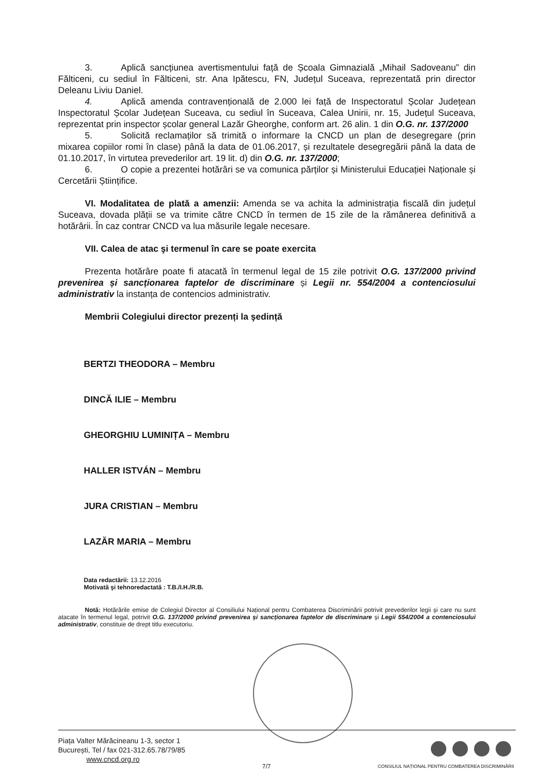3. Aplică sancțiunea avertismentului față de Școala Gimnazială „Mihail Sadoveanu” din Fălticeni, cu sediul în Fălticeni, str. Ana Ipătescu, FN, Județul Suceava, reprezentată prin director Deleanu Liviu Daniel.
4. Aplică amenda contravențională de 2.000 lei față de Inspectoratul Școlar Județean Inspectoratul Școlar Județean Suceava, cu sediul în Suceava, Calea Unirii, nr. 15, Județul Suceava, reprezentat prin inspector școlar general Lazăr Gheorghe, conform art. 26 alin. 1 din O.G. nr. 137/2000
5. Solicită reclamaților să trimită o informare la CNCD un plan de desegregare (prin mixarea copiilor romi în clase) până la data de 01.06.2017, și rezultatele desegregării până la data de 01.10.2017, în virtutea prevederilor art. 19 lit. d) din O.G. nr. 137/2000;
6. O copie a prezentei hotărâri se va comunica părților și Ministerului Educației Naționale și Cercetării Științifice.
VI. Modalitatea de plată a amenzii: Amenda se va achita la administrația fiscală din județul Suceava, dovada plății se va trimite către CNCD în termen de 15 zile de la rămânerea definitivă a hotărârii. În caz contrar CNCD va lua măsurile legale necesare.
VII. Calea de atac şi termenul în care se poate exercita
Prezenta hotărâre poate fi atacată în termenul legal de 15 zile potrivit O.G. 137/2000 privind prevenirea și sancționarea faptelor de discriminare și Legii nr. 554/2004 a contenciosului administrativ la instanța de contencios administrativ.
Membrii Colegiului director prezenți la şedință
BERTZI THEODORA – Membru
DINCĂ ILIE – Membru
GHEORGHIU LUMINIȚA – Membru
HALLER ISTVÁN – Membru
JURA CRISTIAN – Membru
LAZĂR MARIA – Membru
Data redactării: 13.12.2016
Motivată şi tehnoredactată : T.B./I.H./R.B.
Notă: Hotărârile emise de Colegiul Director al Consiliului Național pentru Combaterea Discriminării potrivit prevederilor legii și care nu sunt atacate în termenul legal, potrivit O.G. 137/2000 privind prevenirea și sancționarea faptelor de discriminare și Legii 554/2004 a contenciosului administrativ, constituie de drept titlu executoriu.
Piața Valter Mărăcineanu 1-3, sector 1
București, Tel / fax 021-312.65.78/79/85
www.cncd.org.ro
CONSILIUL NAȚIONAL PENTRU COMBATEREA DISCRIMINĂRII
7/7